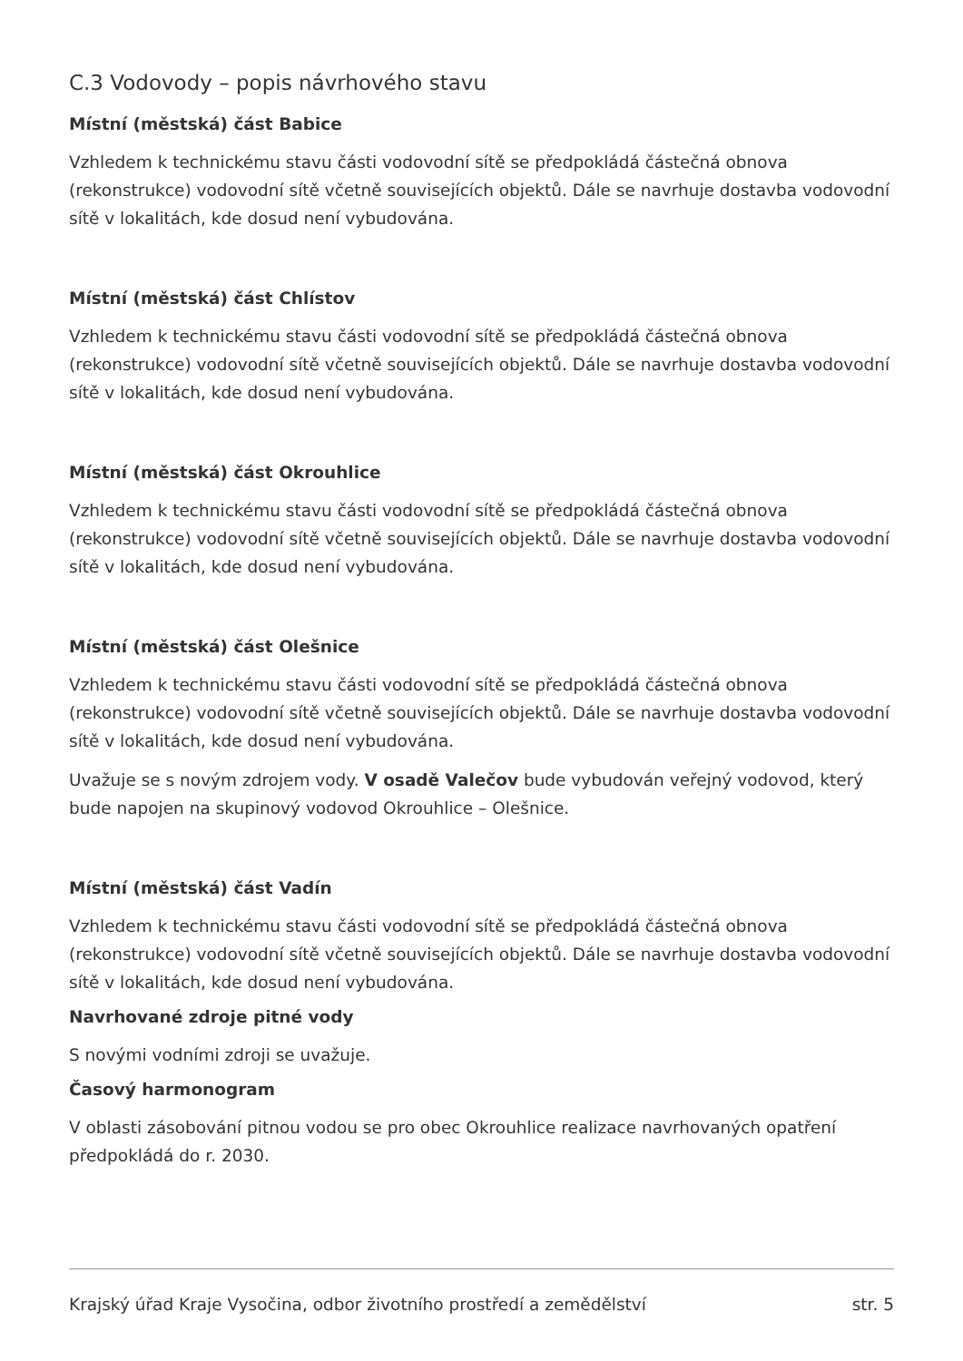C.3 Vodovody – popis návrhového stavu
Místní (městská) část Babice
Vzhledem k technickému stavu části vodovodní sítě se předpokládá částečná obnova (rekonstrukce) vodovodní sítě včetně souvisejících objektů. Dále se navrhuje dostavba vodovodní sítě v lokalitách, kde dosud není vybudována.
Místní (městská) část Chlístov
Vzhledem k technickému stavu části vodovodní sítě se předpokládá částečná obnova (rekonstrukce) vodovodní sítě včetně souvisejících objektů. Dále se navrhuje dostavba vodovodní sítě v lokalitách, kde dosud není vybudována.
Místní (městská) část Okrouhlice
Vzhledem k technickému stavu části vodovodní sítě se předpokládá částečná obnova (rekonstrukce) vodovodní sítě včetně souvisejících objektů. Dále se navrhuje dostavba vodovodní sítě v lokalitách, kde dosud není vybudována.
Místní (městská) část Olešnice
Vzhledem k technickému stavu části vodovodní sítě se předpokládá částečná obnova (rekonstrukce) vodovodní sítě včetně souvisejících objektů. Dále se navrhuje dostavba vodovodní sítě v lokalitách, kde dosud není vybudována.
Uvažuje se s novým zdrojem vody. V osadě Valečov bude vybudován veřejný vodovod, který bude napojen na skupinový vodovod Okrouhlice – Olešnice.
Místní (městská) část Vadín
Vzhledem k technickému stavu části vodovodní sítě se předpokládá částečná obnova (rekonstrukce) vodovodní sítě včetně souvisejících objektů. Dále se navrhuje dostavba vodovodní sítě v lokalitách, kde dosud není vybudována.
Navrhované zdroje pitné vody
S novými vodními zdroji se uvažuje.
Časový harmonogram
V oblasti zásobování pitnou vodou se pro obec Okrouhlice realizace navrhovaných opatření předpokládá do r. 2030.
Krajský úřad Kraje Vysočina, odbor životního prostředí a zemědělství str. 5